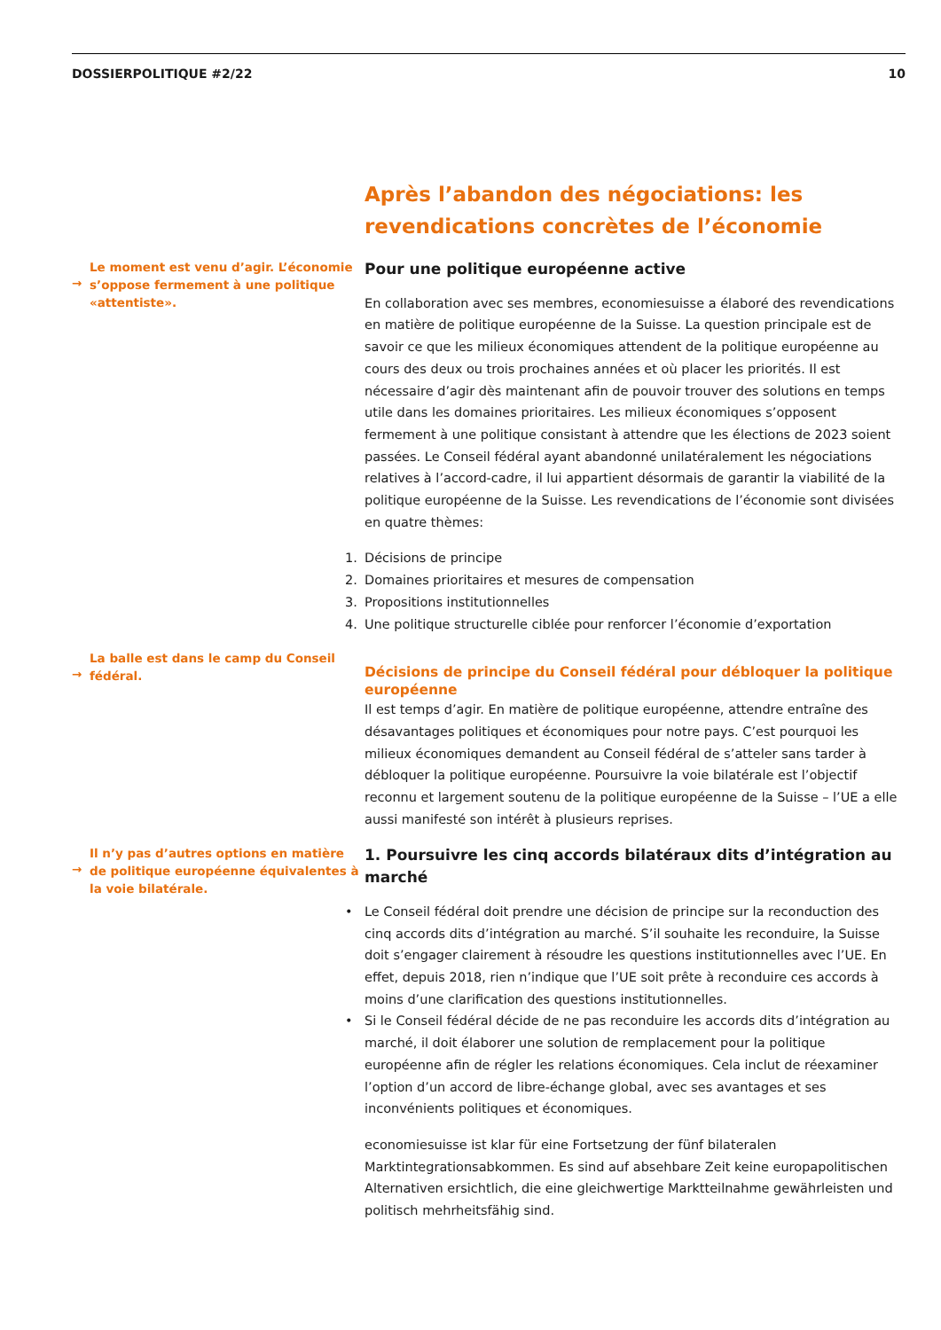DOSSIERPOLITIQUE #2/22 10
Après l’abandon des négociations: les revendications concrètes de l’économie
→
Le moment est venu d’agir. L’économie s’oppose fermement à une politique «attentiste».
Pour une politique européenne active
En collaboration avec ses membres, economiesuisse a élaboré des revendications en matière de politique européenne de la Suisse. La question principale est de savoir ce que les milieux économiques attendent de la politique européenne au cours des deux ou trois prochaines années et où placer les priorités. Il est nécessaire d’agir dès maintenant afin de pouvoir trouver des solutions en temps utile dans les domaines prioritaires. Les milieux économiques s’opposent fermement à une politique consistant à attendre que les élections de 2023 soient passées. Le Conseil fédéral ayant abandonné unilatéralement les négociations relatives à l’accord-cadre, il lui appartient désormais de garantir la viabilité de la politique européenne de la Suisse. Les revendications de l’économie sont divisées en quatre thèmes:
1. Décisions de principe
2. Domaines prioritaires et mesures de compensation
3. Propositions institutionnelles
4. Une politique structurelle ciblée pour renforcer l’économie d’exportation
→
La balle est dans le camp du Conseil fédéral.
Décisions de principe du Conseil fédéral pour débloquer la politique européenne
Il est temps d’agir. En matière de politique européenne, attendre entraîne des désavantages politiques et économiques pour notre pays. C’est pourquoi les milieux économiques demandent au Conseil fédéral de s’atteler sans tarder à débloquer la politique européenne. Poursuivre la voie bilatérale est l’objectif reconnu et largement soutenu de la politique européenne de la Suisse – l’UE a elle aussi manifesté son intérêt à plusieurs reprises.
→
Il n’y pas d’autres options en matière de politique européenne équivalentes à la voie bilatérale.
1. Poursuivre les cinq accords bilatéraux dits d’intégration au marché
• Le Conseil fédéral doit prendre une décision de principe sur la reconduction des cinq accords dits d’intégration au marché. S’il souhaite les reconduire, la Suisse doit s’engager clairement à résoudre les questions institutionnelles avec l’UE. En effet, depuis 2018, rien n’indique que l’UE soit prête à reconduire ces accords à moins d’une clarification des questions institutionnelles.
• Si le Conseil fédéral décide de ne pas reconduire les accords dits d’intégration au marché, il doit élaborer une solution de remplacement pour la politique européenne afin de régler les relations économiques. Cela inclut de réexaminer l’option d’un accord de libre-échange global, avec ses avantages et ses inconvénients politiques et économiques.
economiesuisse ist klar für eine Fortsetzung der fünf bilateralen Marktintegrationsabkommen. Es sind auf absehbare Zeit keine europapolitischen Alternativen ersichtlich, die eine gleichwertige Marktteilnahme gewährleisten und politisch mehrheitsfähig sind.